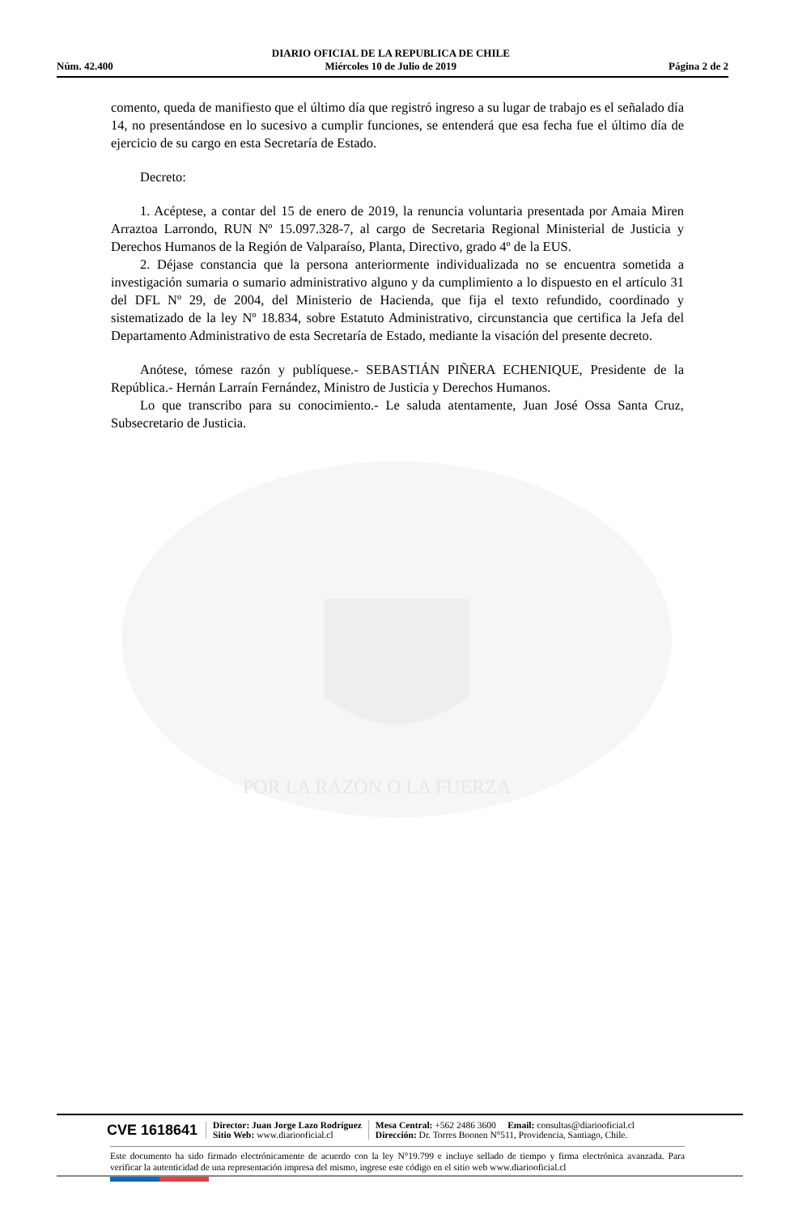Núm. 42.400 DIARIO OFICIAL DE LA REPUBLICA DE CHILE
Miércoles 10 de Julio de 2019 Página 2 de 2
POR LA RAZON O LA FUERZA
comento, queda de manifiesto que el último día que registró ingreso a su lugar de trabajo es el señalado día 14, no presentándose en lo sucesivo a cumplir funciones, se entenderá que esa fecha fue el último día de ejercicio de su cargo en esta Secretaría de Estado.
Decreto:
1. Acéptese, a contar del 15 de enero de 2019, la renuncia voluntaria presentada por Amaia Miren Arraztoa Larrondo, RUN Nº 15.097.328-7, al cargo de Secretaria Regional Ministerial de Justicia y Derechos Humanos de la Región de Valparaíso, Planta, Directivo, grado 4º de la EUS.
2. Déjase constancia que la persona anteriormente individualizada no se encuentra sometida a investigación sumaria o sumario administrativo alguno y da cumplimiento a lo dispuesto en el artículo 31 del DFL Nº 29, de 2004, del Ministerio de Hacienda, que fija el texto refundido, coordinado y sistematizado de la ley Nº 18.834, sobre Estatuto Administrativo, circunstancia que certifica la Jefa del Departamento Administrativo de esta Secretaría de Estado, mediante la visación del presente decreto.
Anótese, tómese razón y publíquese.- SEBASTIÁN PIÑERA ECHENIQUE, Presidente de la República.- Hernán Larraín Fernández, Ministro de Justicia y Derechos Humanos.
Lo que transcribo para su conocimiento.- Le saluda atentamente, Juan José Ossa Santa Cruz, Subsecretario de Justicia.
CVE 1618641 Director: Juan Jorge Lazo Rodríguez
Sitio Web: www.diariooficial.cl Mesa Central: +562 2486 3600 Email: consultas@diariooficial.cl
Dirección: Dr. Torres Boonen N°511, Providencia, Santiago, Chile.
Este documento ha sido firmado electrónicamente de acuerdo con la ley N°19.799 e incluye sellado de tiempo y firma electrónica avanzada. Para verificar la autenticidad de una representación impresa del mismo, ingrese este código en el sitio web www.diariooficial.cl